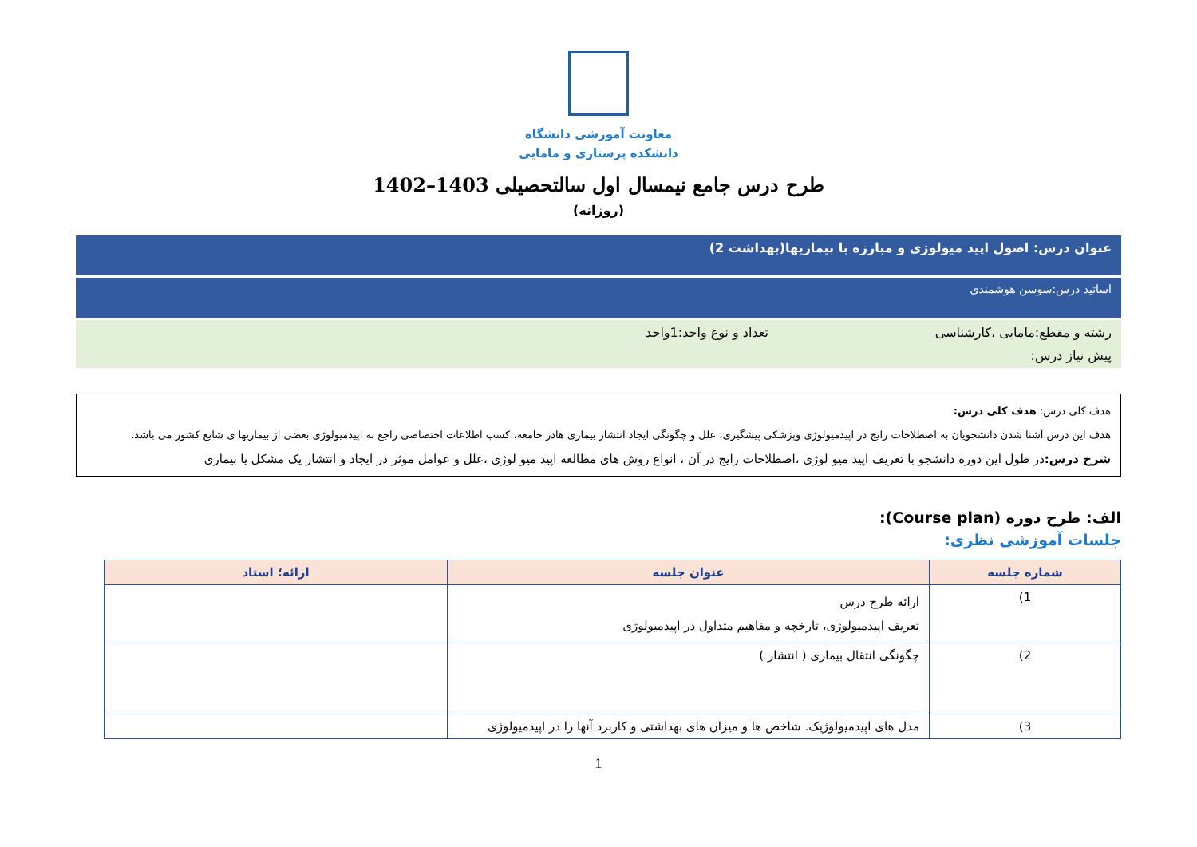معاونت آموزشی دانشگاه
دانشکده پرستاری و مامایی
طرح درس جامع نیمسال اول سالتحصیلی 1403–1402
(روزانه)
عنوان درس: اصول اپید میولوژی و مبارزه با بیماریها(بهداشت 2)
اساتید درس:سوسن هوشمندی
رشته و مقطع:مامایی ،کارشناسی تعداد و نوع واحد:1واحد
پیش نیاز درس:
هدف کلی درس: هدف کلی درس:
هدف این درس آشنا شدن دانشجویان به اصطلاحات رایج در اپیدمیولوژی وپزشکی پیشگیری، علل و چگونگی ایجاد انتشار بیماری هادر جامعه، کسب اطلاعات اختصاصی راجع به اپیدمیولوژی بعضی از بیماریها ی شایع کشور می باشد.
شرح درس: در طول این دوره دانشجو با تعریف اپید میو لوژی ،اصطلاحات رایج در آن ، انواع روش های مطالعه اپید میو لوژی ،علل و عوامل موثر در ایجاد و انتشار یک مشکل یا بیماری
الف: طرح دوره (Course plan):
جلسات آموزشی نظری:
| شماره جلسه | عنوان جلسه | ارائه؛ استاد |
| --- | --- | --- |
| 1) | ارائه طرح درس تعریف اپیدمیولوژی، تارخچه و مفاهیم متداول در اپیدمیولوژی | |
| 2) | چگونگی انتقال بیماری ( انتشار ) | |
| 3) | مدل های اپیدمیولوژیک. شاخص ها و میزان های بهداشتی و کاربرد آنها را در اپیدمیولوژی | |
1